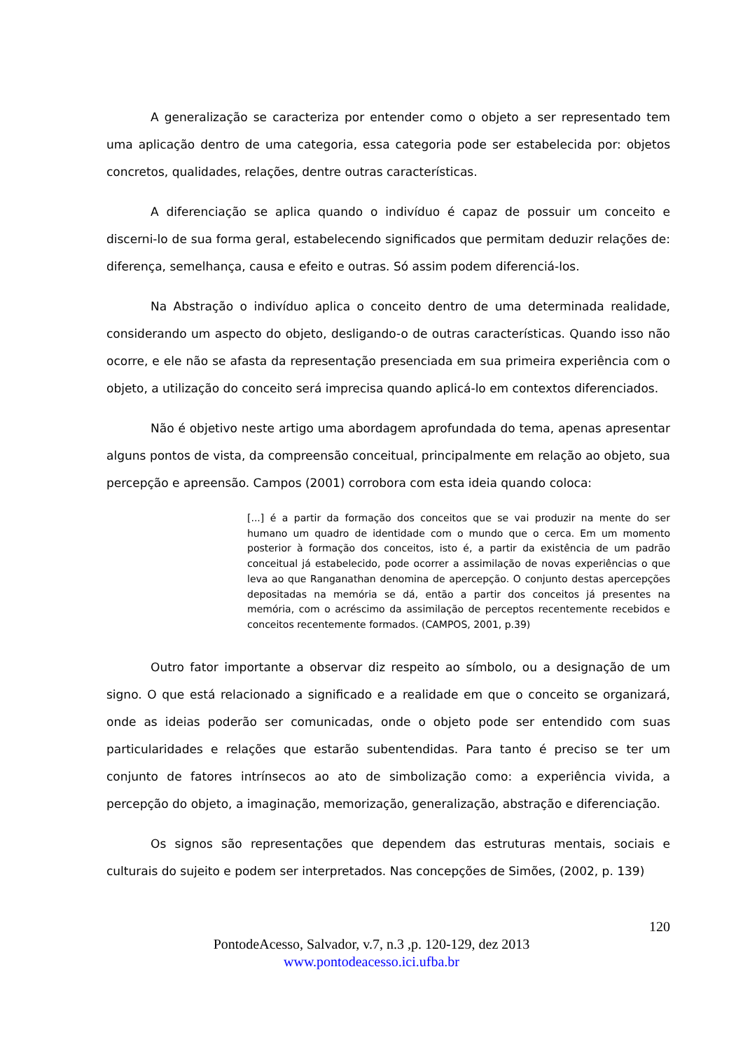A generalização se caracteriza por entender como o objeto a ser representado tem uma aplicação dentro de uma categoria, essa categoria pode ser estabelecida por: objetos concretos, qualidades, relações, dentre outras características.
A diferenciação se aplica quando o indivíduo é capaz de possuir um conceito e discerni-lo de sua forma geral, estabelecendo significados que permitam deduzir relações de: diferença, semelhança, causa e efeito e outras. Só assim podem diferenciá-los.
Na Abstração o indivíduo aplica o conceito dentro de uma determinada realidade, considerando um aspecto do objeto, desligando-o de outras características. Quando isso não ocorre, e ele não se afasta da representação presenciada em sua primeira experiência com o objeto, a utilização do conceito será imprecisa quando aplicá-lo em contextos diferenciados.
Não é objetivo neste artigo uma abordagem aprofundada do tema, apenas apresentar alguns pontos de vista, da compreensão conceitual, principalmente em relação ao objeto, sua percepção e apreensão. Campos (2001) corrobora com esta ideia quando coloca:
[...] é a partir da formação dos conceitos que se vai produzir na mente do ser humano um quadro de identidade com o mundo que o cerca. Em um momento posterior à formação dos conceitos, isto é, a partir da existência de um padrão conceitual já estabelecido, pode ocorrer a assimilação de novas experiências o que leva ao que Ranganathan denomina de apercepção. O conjunto destas apercepções depositadas na memória se dá, então a partir dos conceitos já presentes na memória, com o acréscimo da assimilação de perceptos recentemente recebidos e conceitos recentemente formados. (CAMPOS, 2001, p.39)
Outro fator importante a observar diz respeito ao símbolo, ou a designação de um signo. O que está relacionado a significado e a realidade em que o conceito se organizará, onde as ideias poderão ser comunicadas, onde o objeto pode ser entendido com suas particularidades e relações que estarão subentendidas. Para tanto é preciso se ter um conjunto de fatores intrínsecos ao ato de simbolização como: a experiência vivida, a percepção do objeto, a imaginação, memorização, generalização, abstração e diferenciação.
Os signos são representações que dependem das estruturas mentais, sociais e culturais do sujeito e podem ser interpretados. Nas concepções de Simões, (2002, p. 139)
120
PontodeAcesso, Salvador, v.7, n.3 ,p. 120-129, dez 2013
www.pontodeacesso.ici.ufba.br